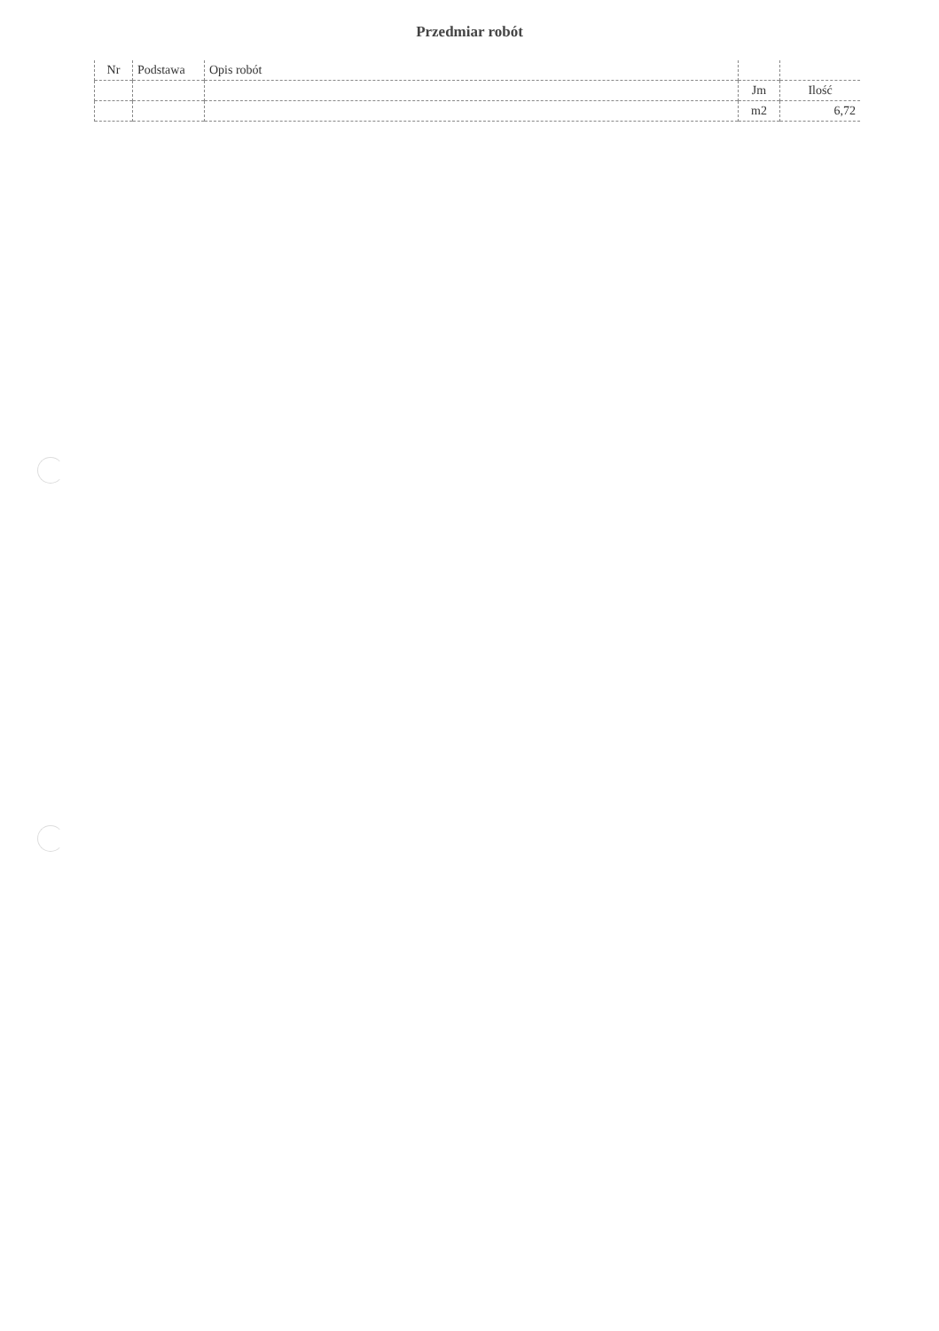Przedmiar robót
| Nr | Podstawa | Opis robót | | |
| --- | --- | --- | --- | --- |
| | | | Jm | Ilość |
| | | | m2 | 6,72 |